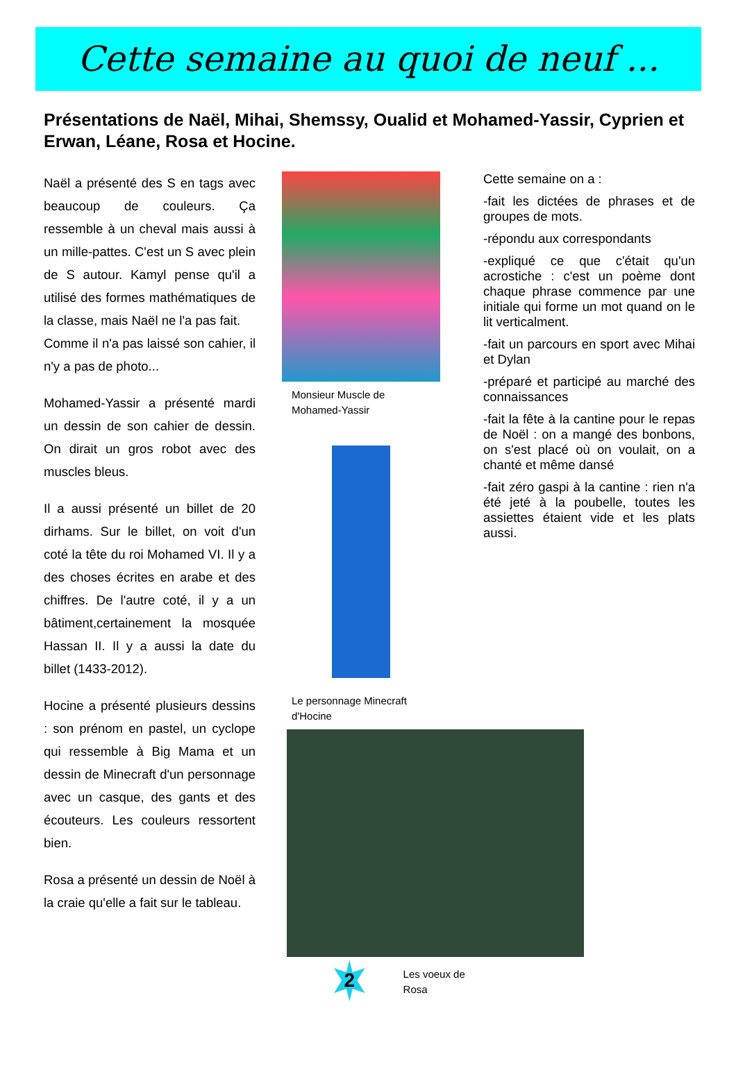Cette semaine au quoi de neuf ...
Présentations de Naël, Mihai, Shemssy, Oualid et Mohamed-Yassir, Cyprien et Erwan, Léane, Rosa et Hocine.
Naël a présenté des S en tags avec beaucoup de couleurs. Ça ressemble à un cheval mais aussi à un mille-pattes. C'est un S avec plein de S autour. Kamyl pense qu'il a utilisé des formes mathématiques de la classe, mais Naël ne l'a pas fait.
Comme il n'a pas laissé son cahier, il n'y a pas de photo...
Mohamed-Yassir a présenté mardi un dessin de son cahier de dessin. On dirait un gros robot avec des muscles bleus.
Il a aussi présenté un billet de 20 dirhams. Sur le billet, on voit d'un coté la tête du roi Mohamed VI. Il y a des choses écrites en arabe et des chiffres. De l'autre coté, il y a un bâtiment,certainement la mosquée Hassan II. Il y a aussi la date du billet (1433-2012).
Hocine a présenté plusieurs dessins : son prénom en pastel, un cyclope qui ressemble à Big Mama et un dessin de Minecraft d'un personnage avec un casque, des gants et des écouteurs. Les couleurs ressortent bien.
Rosa a présenté un dessin de Noël à la craie qu'elle a fait sur le tableau.
Monsieur Muscle de
Mohamed-Yassir
Le personnage Minecraft
d'Hocine
2
Les voeux de Rosa
Cette semaine on a :
-fait les dictées de phrases et de groupes de mots.
-répondu aux correspondants
-expliqué ce que c'était qu'un acrostiche : c'est un poème dont chaque phrase commence par une initiale qui forme un mot quand on le lit verticalment.
-fait un parcours en sport avec Mihai et Dylan
-préparé et participé au marché des connaissances
-fait la fête à la cantine pour le repas de Noël : on a mangé des bonbons, on s'est placé où on voulait, on a chanté et même dansé
-fait zéro gaspi à la cantine : rien n'a été jeté à la poubelle, toutes les assiettes étaient vide et les plats aussi.